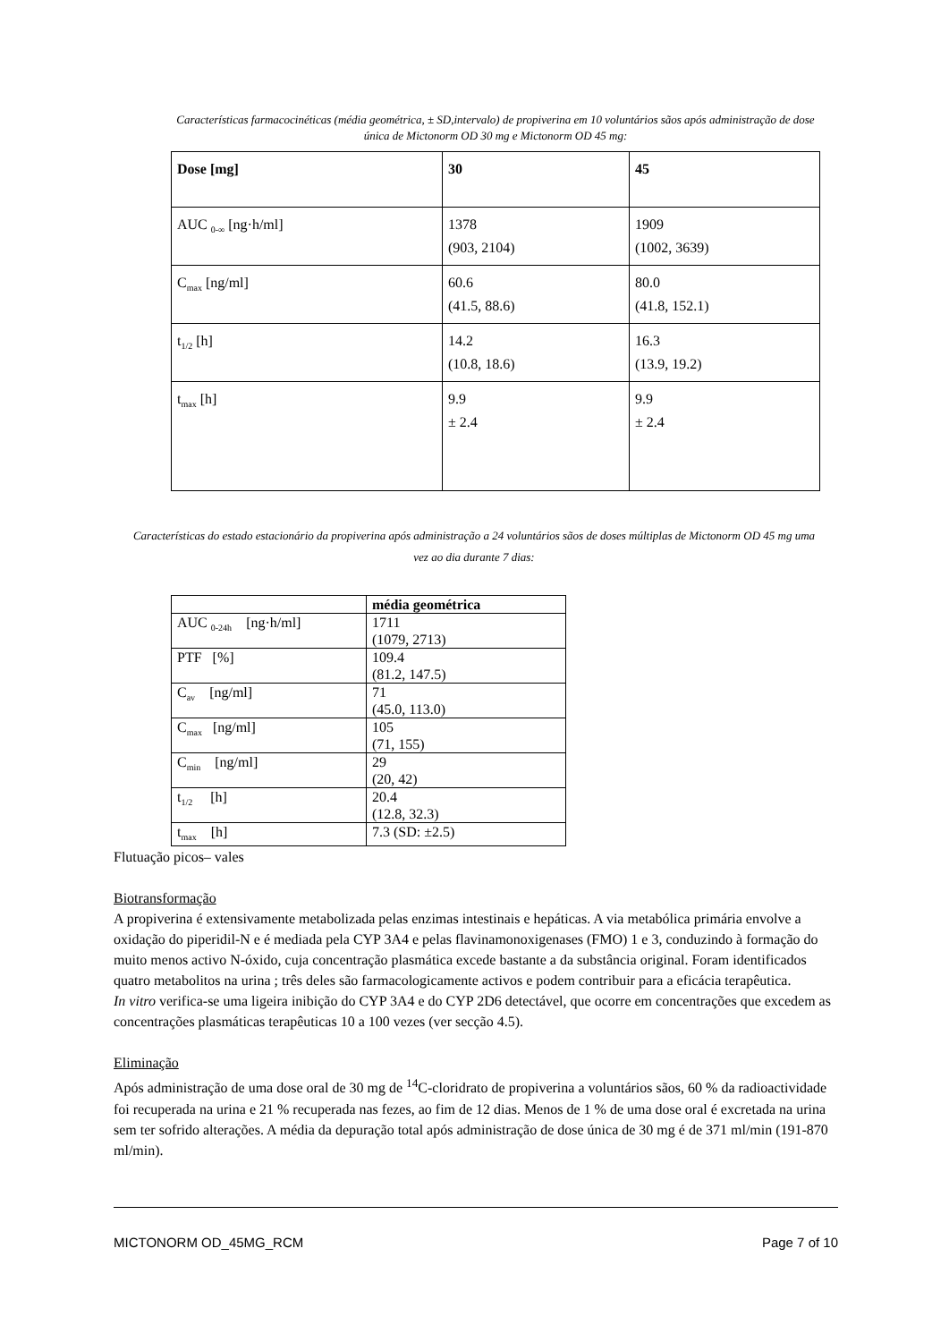Características farmacocinéticas (média geométrica, ± SD,intervalo) de propiverina em 10 voluntários sãos após administração de dose única de Mictonorm OD 30 mg e Mictonorm OD 45 mg:
| Dose [mg] | 30 | 45 |
| --- | --- | --- |
| AUC <sub>0-∞</sub> [ng·h/ml] | 1378 (903, 2104) | 1909 (1002, 3639) |
| C<sub>max</sub> [ng/ml] | 60.6 (41.5, 88.6) | 80.0 (41.8, 152.1) |
| t<sub>1/2</sub> [h] | 14.2 (10.8, 18.6) | 16.3 (13.9, 19.2) |
| t<sub>max</sub> [h] | 9.9 ± 2.4 | 9.9 ± 2.4 |
Características do estado estacionário da propiverina após administração a 24 voluntários sãos de doses múltiplas de Mictonorm OD 45 mg uma vez ao dia durante 7 dias:
| | média geométrica |
| AUC <sub>0-24h</sub> [ng·h/ml] | 1711 (1079, 2713) |
| PTF [%] | 109.4 (81.2, 147.5) |
| C<sub>av</sub> [ng/ml] | 71 (45.0, 113.0) |
| C<sub>max</sub> [ng/ml] | 105 (71, 155) |
| C<sub>min</sub> [ng/ml] | 29 (20, 42) |
| t<sub>1/2</sub> [h] | 20.4 (12.8, 32.3) |
| t<sub>max</sub> [h] | 7.3 (SD: ±2.5) |
Flutuação picos– vales
Biotransformação
A propiverina é extensivamente metabolizada pelas enzimas intestinais e hepáticas. A via metabólica primária envolve a oxidação do piperidil-N e é mediada pela CYP 3A4 e pelas flavinamonoxigenases (FMO) 1 e 3, conduzindo à formação do muito menos activo N-óxido, cuja concentração plasmática excede bastante a da substância original. Foram identificados quatro metabolitos na urina ; três deles são farmacologicamente activos e podem contribuir para a eficácia terapêutica.
In vitro verifica-se uma ligeira inibição do CYP 3A4 e do CYP 2D6 detectável, que ocorre em concentrações que excedem as concentrações plasmáticas terapêuticas 10 a 100 vezes (ver secção 4.5).
Eliminação
Após administração de uma dose oral de 30 mg de <sup>14</sup>C-cloridrato de propiverina a voluntários sãos, 60 % da radioactividade foi recuperada na urina e 21 % recuperada nas fezes, ao fim de 12 dias. Menos de 1 % de uma dose oral é excretada na urina sem ter sofrido alterações. A média da depuração total após administração de dose única de 30 mg é de 371 ml/min (191-870 ml/min).
MICTONORM OD_45MG_RCM Page 7 of 10